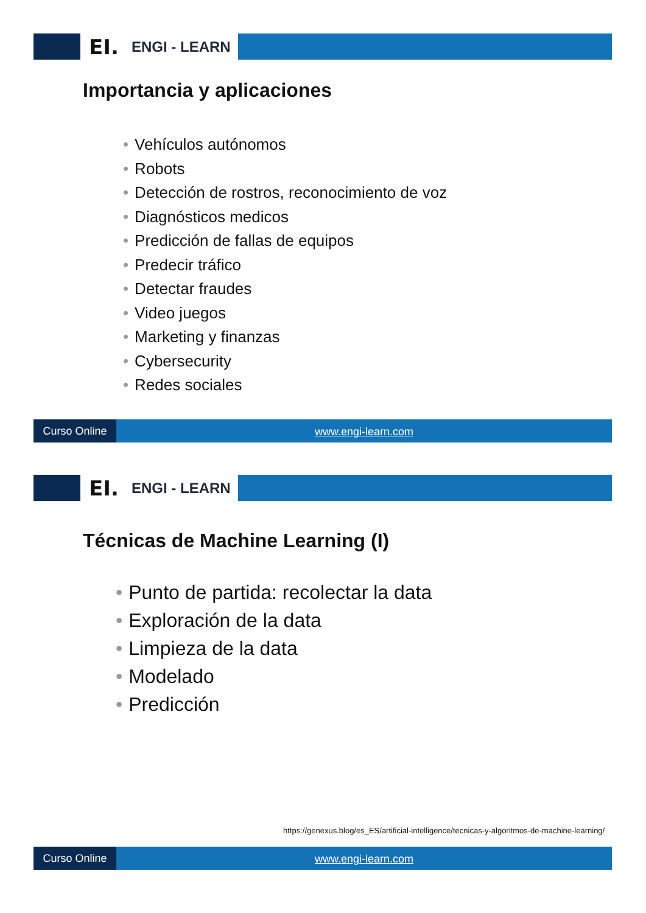EI.
ENGI - LEARN
Importancia y aplicaciones
• Vehículos autónomos
• Robots
• Detección de rostros, reconocimiento de voz
• Diagnósticos medicos
• Predicción de fallas de equipos
• Predecir tráfico
• Detectar fraudes
• Video juegos
• Marketing y finanzas
• Cybersecurity
• Redes sociales
Curso Online
www.engi-learn.com
EI.
ENGI - LEARN
Técnicas de Machine Learning (I)
• Punto de partida: recolectar la data
• Exploración de la data
• Limpieza de la data
• Modelado
• Predicción
https://genexus.blog/es_ES/artificial-intelligence/tecnicas-y-algoritmos-de-machine-learning/
Curso Online
www.engi-learn.com